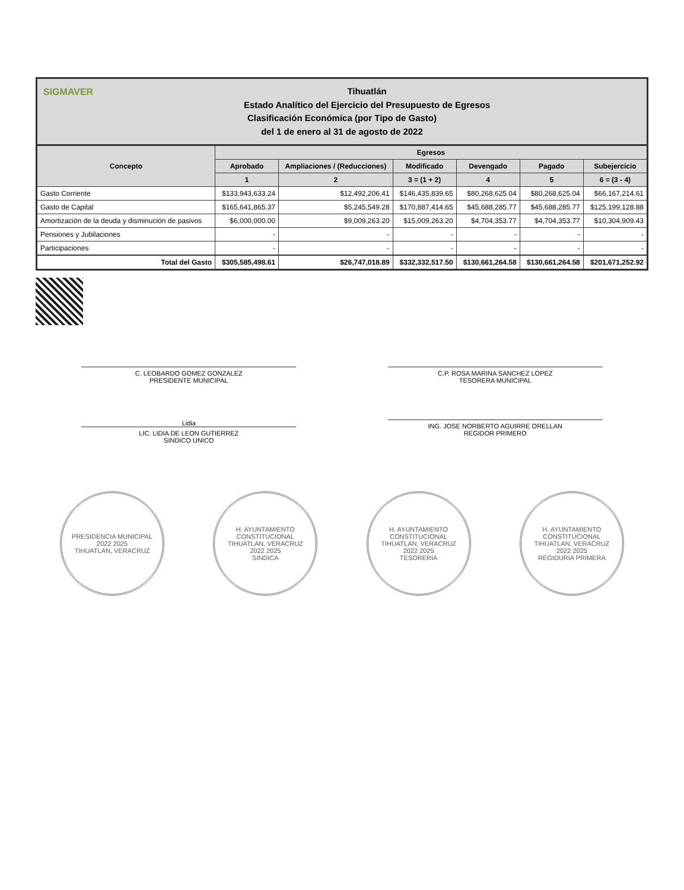SIGMAVER Tihuatlán
Estado Analítico del Ejercicio del Presupuesto de Egresos
Clasificación Económica (por Tipo de Gasto)
del 1 de enero al 31 de agosto de 2022
| Concepto | Egresos | | | | | |
| --- | --- | --- | --- | --- | --- | --- |
| | Aprobado | Ampliaciones / (Reducciones) | Modificado | Devengado | Pagado | Subejercicio |
| | 1 | 2 | 3 = (1 + 2) | 4 | 5 | 6 = (3 - 4) |
| Gasto Corriente | $133,943,633.24 | $12,492,206.41 | $146,435,839.65 | $80,268,625.04 | $80,268,625.04 | $66,167,214.61 |
| Gasto de Capital | $165,641,865.37 | $5,245,549.28 | $170,887,414.65 | $45,688,285.77 | $45,688,285.77 | $125,199,128.88 |
| Amortización de la deuda y disminución de pasivos | $6,000,000.00 | $9,009,263.20 | $15,009,263.20 | $4,704,353.77 | $4,704,353.77 | $10,304,909.43 |
| Pensiones y Jubilaciones | - | - | - | - | - | - |
| Participaciones | - | - | - | - | - | - |
| Total del Gasto | $305,585,498.61 | $26,747,018.89 | $332,332,517.50 | $130,661,264.58 | $130,661,264.58 | $201,671,252.92 |
C. LEOBARDO GOMEZ GONZALEZ
PRESIDENTE MUNICIPAL
C.P. ROSA MARINA SANCHEZ LOPEZ
TESORERA MUNICIPAL
Lidia
LIC. LIDIA DE LEON GUTIERREZ
SINDICO UNICO
ING. JOSE NORBERTO AGUIRRE ORELLAN
REGIDOR PRIMERO
PRESIDENCIA MUNICIPAL
2022 2025
TIHUATLAN, VERACRUZ
H. AYUNTAMIENTO CONSTITUCIONAL
TIHUATLAN, VERACRUZ
2022 2025
SINDICA
H. AYUNTAMIENTO CONSTITUCIONAL
TIHUATLAN, VERACRUZ
2022 2025
TESORERIA
H. AYUNTAMIENTO CONSTITUCIONAL
TIHUATLAN, VERACRUZ
2022 2025
REGIDURIA PRIMERA